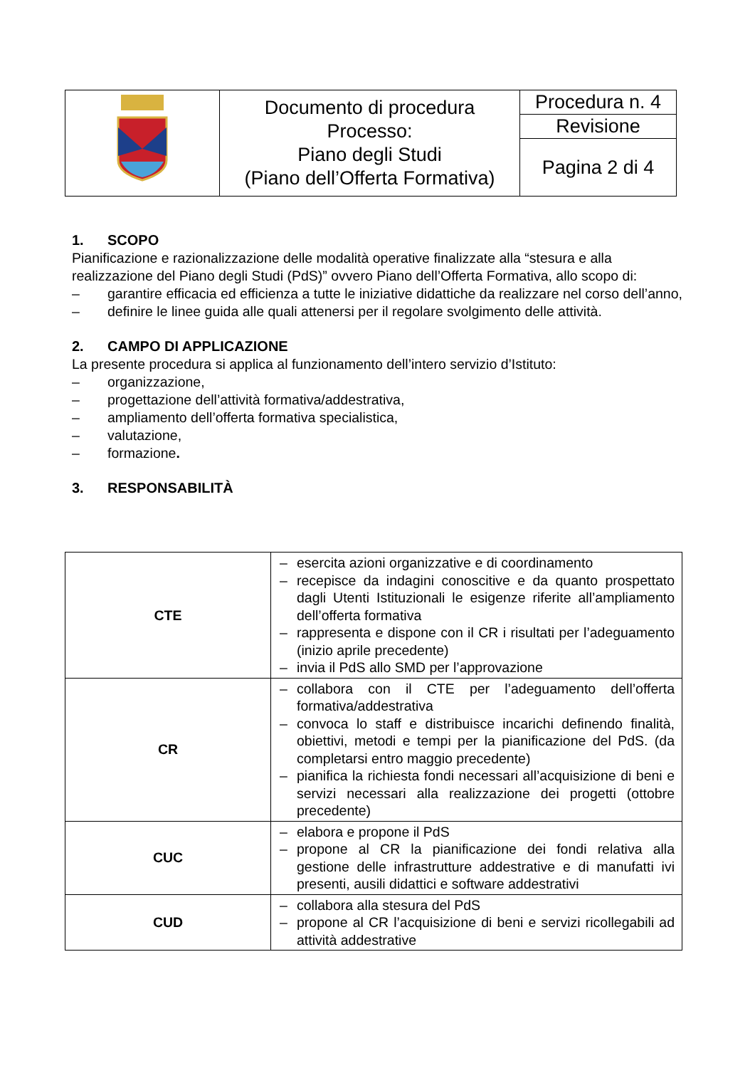| | Documento di procedura Processo: Piano degli Studi (Piano dell’Offerta Formativa) | Procedura n. 4 |
| | | Revisione |
| | | Pagina 2 di 4 |
1. SCOPO
Pianificazione e razionalizzazione delle modalità operative finalizzate alla “stesura e alla realizzazione del Piano degli Studi (PdS)” ovvero Piano dell’Offerta Formativa, allo scopo di:
– garantire efficacia ed efficienza a tutte le iniziative didattiche da realizzare nel corso dell’anno,
– definire le linee guida alle quali attenersi per il regolare svolgimento delle attività.
2. CAMPO DI APPLICAZIONE
La presente procedura si applica al funzionamento dell’intero servizio d’Istituto:
– organizzazione,
– progettazione dell’attività formativa/addestrativa,
– ampliamento dell’offerta formativa specialistica,
– valutazione,
– formazione.
3. RESPONSABILITÀ
| CTE | – esercita azioni organizzative e di coordinamento – recepisce da indagini conoscitive e da quanto prospettato dagli Utenti Istituzionali le esigenze riferite all’ampliamento dell’offerta formativa – rappresenta e dispone con il CR i risultati per l’adeguamento (inizio aprile precedente) – invia il PdS allo SMD per l’approvazione |
| CR | – collabora con il CTE per l’adeguamento dell’offerta formativa/addestrativa – convoca lo staff e distribuisce incarichi definendo finalità, obiettivi, metodi e tempi per la pianificazione del PdS. (da completarsi entro maggio precedente) – pianifica la richiesta fondi necessari all’acquisizione di beni e servizi necessari alla realizzazione dei progetti (ottobre precedente) |
| CUC | – elabora e propone il PdS – propone al CR la pianificazione dei fondi relativa alla gestione delle infrastrutture addestrative e di manufatti ivi presenti, ausili didattici e software addestrativi |
| CUD | – collabora alla stesura del PdS – propone al CR l’acquisizione di beni e servizi ricollegabili ad attività addestrative |